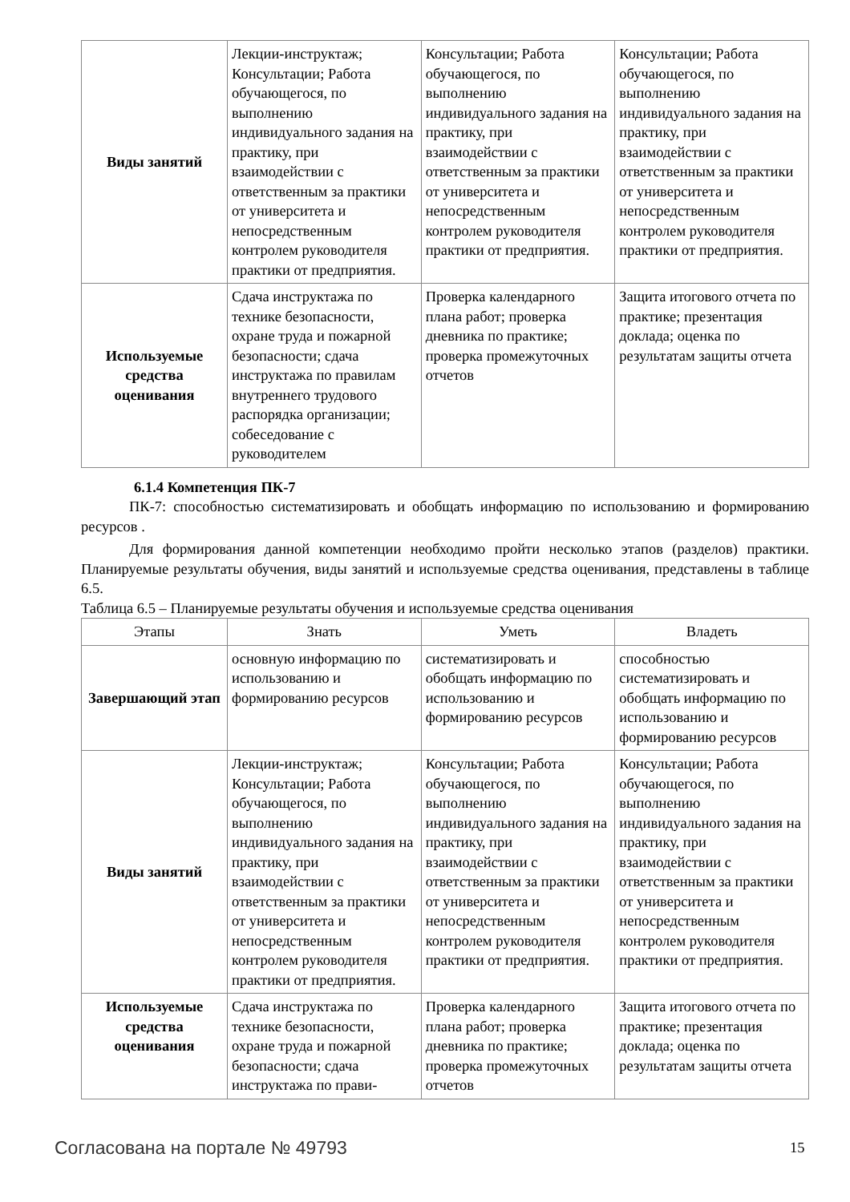| Виды занятий | Лекции-инструктаж; Консультации; Работа обучающегося, по выполнению индивидуального задания на практику, при взаимодействии с ответственным за практики от университета и непосредственным контролем руководителя практики от предприятия. | Консультации; Работа обучающегося, по выполнению индивидуального задания на практику, при взаимодействии с ответственным за практики от университета и непосредственным контролем руководителя практики от предприятия. | Консультации; Работа обучающегося, по выполнению индивидуального задания на практику, при взаимодействии с ответственным за практики от университета и непосредственным контролем руководителя практики от предприятия. |
| Используемые средства оценивания | Сдача инструктажа по технике безопасности, охране труда и пожарной безопасности; сдача инструктажа по правилам внутреннего трудового распорядка организации; собеседование с руководителем | Проверка календарного плана работ; проверка дневника по практике; проверка промежуточных отчетов | Защита итогового отчета по практике; презентация доклада; оценка по результатам защиты отчета |
6.1.4 Компетенция ПК-7
ПК-7: способностью систематизировать и обобщать информацию по использованию и формированию ресурсов .
Для формирования данной компетенции необходимо пройти несколько этапов (разделов) практики. Планируемые результаты обучения, виды занятий и используемые средства оценивания, представлены в таблице 6.5.
Таблица 6.5 – Планируемые результаты обучения и используемые средства оценивания
| Этапы | Знать | Уметь | Владеть |
| --- | --- | --- | --- |
| Завершающий этап | основную информацию по использованию и формированию ресурсов | систематизировать и обобщать информацию по использованию и формированию ресурсов | способностью систематизировать и обобщать информацию по использованию и формированию ресурсов |
| Виды занятий | Лекции-инструктаж; Консультации; Работа обучающегося, по выполнению индивидуального задания на практику, при взаимодействии с ответственным за практики от университета и непосредственным контролем руководителя практики от предприятия. | Консультации; Работа обучающегося, по выполнению индивидуального задания на практику, при взаимодействии с ответственным за практики от университета и непосредственным контролем руководителя практики от предприятия. | Консультации; Работа обучающегося, по выполнению индивидуального задания на практику, при взаимодействии с ответственным за практики от университета и непосредственным контролем руководителя практики от предприятия. |
| Используемые средства оценивания | Сдача инструктажа по технике безопасности, охране труда и пожарной безопасности; сдача инструктажа по прави- | Проверка календарного плана работ; проверка дневника по практике; проверка промежуточных отчетов | Защита итогового отчета по практике; презентация доклада; оценка по результатам защиты отчета |
Согласована на портале № 49793 15